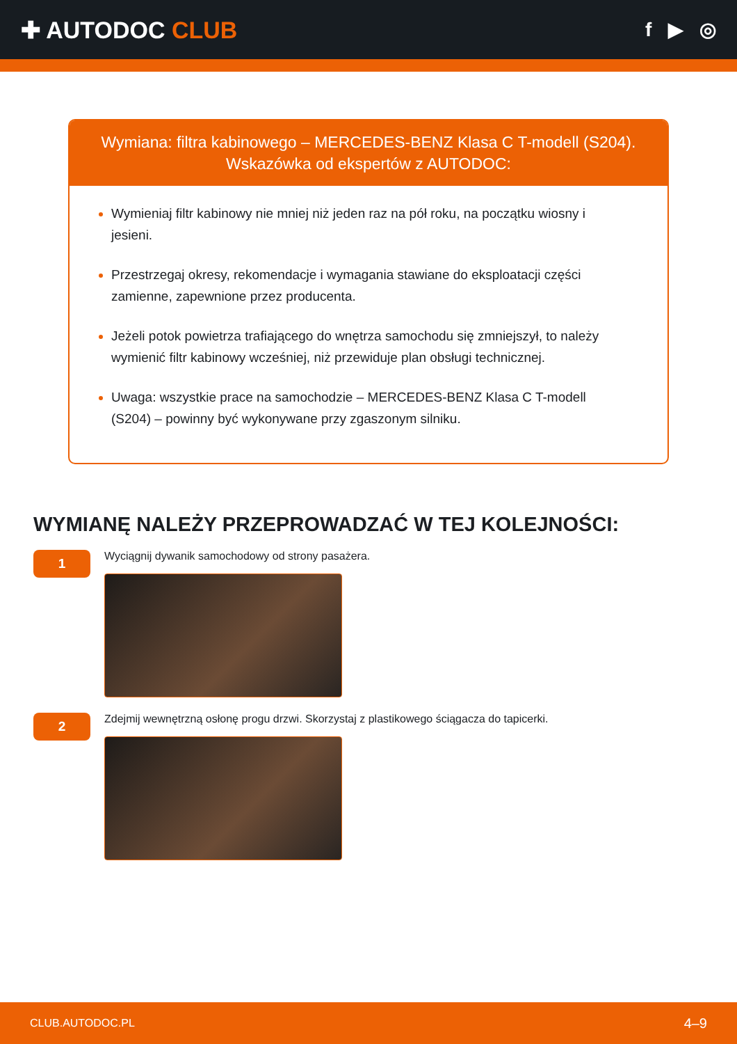✚ AUTODOC CLUB
f ▶ ◎
Wymiana: filtra kabinowego – MERCEDES-BENZ Klasa C T-modell (S204).
Wskazówka od ekspertów z AUTODOC:
Wymieniaj filtr kabinowy nie mniej niż jeden raz na pół roku, na początku wiosny i jesieni.
Przestrzegaj okresy, rekomendacje i wymagania stawiane do eksploatacji części zamienne, zapewnione przez producenta.
Jeżeli potok powietrza trafiającego do wnętrza samochodu się zmniejszył, to należy wymienić filtr kabinowy wcześniej, niż przewiduje plan obsługi technicznej.
Uwaga: wszystkie prace na samochodzie – MERCEDES-BENZ Klasa C T-modell (S204) – powinny być wykonywane przy zgaszonym silniku.
WYMIANĘ NALEŻY PRZEPROWADZAĆ W TEJ KOLEJNOŚCI:
1
Wyciągnij dywanik samochodowy od strony pasażera.
2
Zdejmij wewnętrzną osłonę progu drzwi. Skorzystaj z plastikowego ściągacza do tapicerki.
CLUB.AUTODOC.PL 4–9